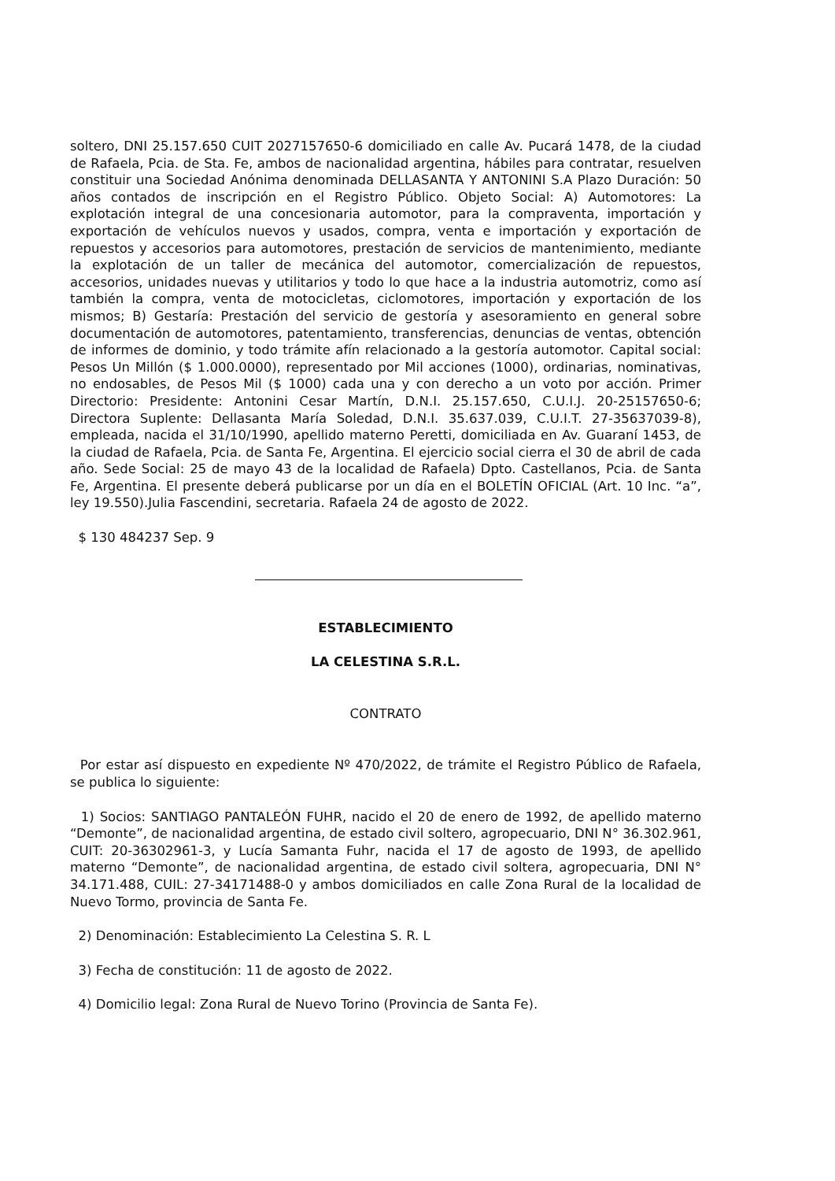soltero, DNI 25.157.650 CUIT 2027157650-6 domiciliado en calle Av. Pucará 1478, de la ciudad de Rafaela, Pcia. de Sta. Fe, ambos de nacionalidad argentina, hábiles para contratar, resuelven constituir una Sociedad Anónima denominada DELLASANTA Y ANTONINI S.A Plazo Duración: 50 años contados de inscripción en el Registro Público. Objeto Social: A) Automotores: La explotación integral de una concesionaria automotor, para la compraventa, importación y exportación de vehículos nuevos y usados, compra, venta e importación y exportación de repuestos y accesorios para automotores, prestación de servicios de mantenimiento, mediante la explotación de un taller de mecánica del automotor, comercialización de repuestos, accesorios, unidades nuevas y utilitarios y todo lo que hace a la industria automotriz, como así también la compra, venta de motocicletas, ciclomotores, importación y exportación de los mismos; B) Gestaría: Prestación del servicio de gestoría y asesoramiento en general sobre documentación de automotores, patentamiento, transferencias, denuncias de ventas, obtención de informes de dominio, y todo trámite afín relacionado a la gestoría automotor. Capital social: Pesos Un Millón ($ 1.000.0000), representado por Mil acciones (1000), ordinarias, nominativas, no endosables, de Pesos Mil ($ 1000) cada una y con derecho a un voto por acción. Primer Directorio: Presidente: Antonini Cesar Martín, D.N.I. 25.157.650, C.U.I.J. 20-25157650-6; Directora Suplente: Dellasanta María Soledad, D.N.I. 35.637.039, C.U.I.T. 27-35637039-8), empleada, nacida el 31/10/1990, apellido materno Peretti, domiciliada en Av. Guaraní 1453, de la ciudad de Rafaela, Pcia. de Santa Fe, Argentina. El ejercicio social cierra el 30 de abril de cada año. Sede Social: 25 de mayo 43 de la localidad de Rafaela) Dpto. Castellanos, Pcia. de Santa Fe, Argentina. El presente deberá publicarse por un día en el BOLETÍN OFICIAL (Art. 10 Inc. “a”, ley 19.550).Julia Fascendini, secretaria. Rafaela 24 de agosto de 2022.
$ 130 484237 Sep. 9
ESTABLECIMIENTO
LA CELESTINA S.R.L.
CONTRATO
Por estar así dispuesto en expediente Nº 470/2022, de trámite el Registro Público de Rafaela, se publica lo siguiente:
1) Socios: SANTIAGO PANTALEÓN FUHR, nacido el 20 de enero de 1992, de apellido materno “Demonte”, de nacionalidad argentina, de estado civil soltero, agropecuario, DNI N° 36.302.961, CUIT: 20-36302961-3, y Lucía Samanta Fuhr, nacida el 17 de agosto de 1993, de apellido materno “Demonte”, de nacionalidad argentina, de estado civil soltera, agropecuaria, DNI N° 34.171.488, CUIL: 27-34171488-0 y ambos domiciliados en calle Zona Rural de la localidad de Nuevo Tormo, provincia de Santa Fe.
2) Denominación: Establecimiento La Celestina S. R. L
3) Fecha de constitución: 11 de agosto de 2022.
4) Domicilio legal: Zona Rural de Nuevo Torino (Provincia de Santa Fe).